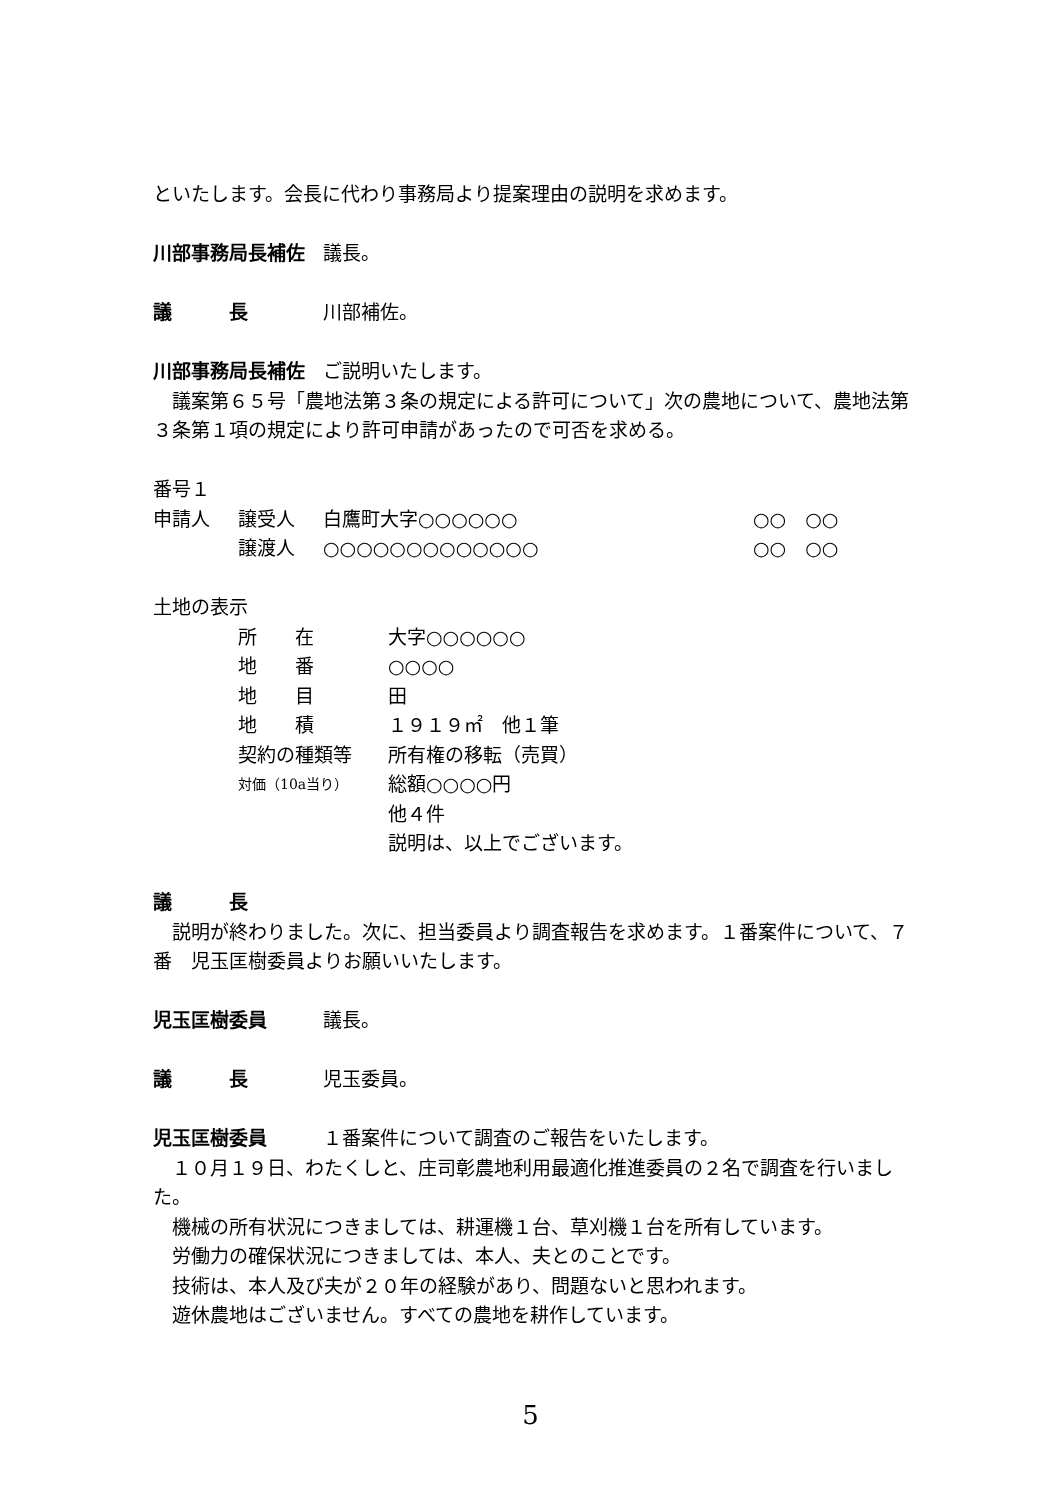といたします。会長に代わり事務局より提案理由の説明を求めます。
川部事務局長補佐 議長。
議　　　長 川部補佐。
川部事務局長補佐 ご説明いたします。
　議案第６５号「農地法第３条の規定による許可について」次の農地について、農地法第３条第１項の規定により許可申請があったので可否を求める。
番号１
申請人 譲受人 白鷹町大字○○○○○○ ○○　○○
譲渡人 ○○○○○○○○○○○○○ ○○　○○
土地の表示
所　　在 大字○○○○○○
地　　番 ○○○○
地　　目 田
地　　積 １９１９㎡　他１筆
契約の種類等 所有権の移転（売買）
対価（10a当り） 総額○○○○円
他４件
説明は、以上でございます。
議　　　長
　説明が終わりました。次に、担当委員より調査報告を求めます。１番案件について、７番　児玉匡樹委員よりお願いいたします。
児玉匡樹委員 議長。
議　　　長 児玉委員。
児玉匡樹委員 １番案件について調査のご報告をいたします。
　１０月１９日、わたくしと、庄司彰農地利用最適化推進委員の２名で調査を行いました。
　機械の所有状況につきましては、耕運機１台、草刈機１台を所有しています。
　労働力の確保状況につきましては、本人、夫とのことです。
　技術は、本人及び夫が２０年の経験があり、問題ないと思われます。
　遊休農地はございません。すべての農地を耕作しています。
5